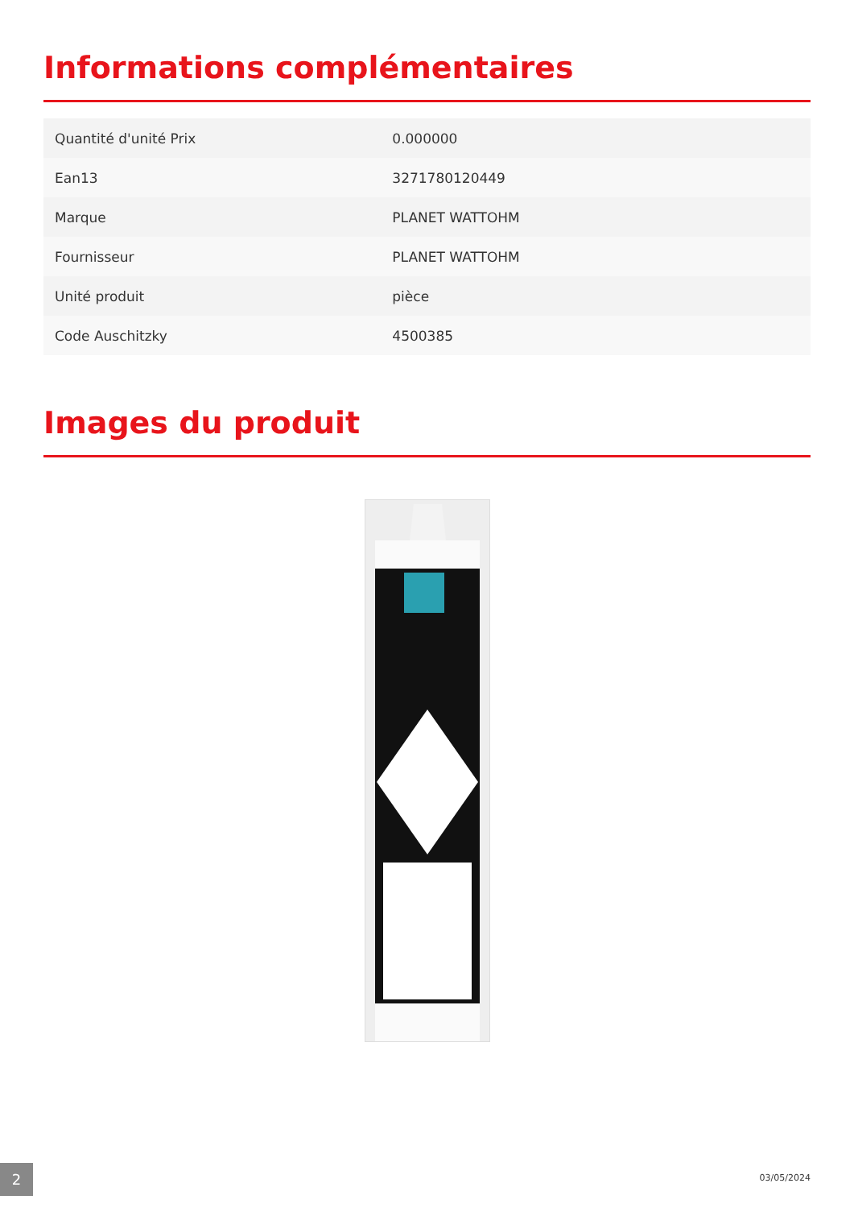Informations complémentaires
| Quantité d'unité Prix | 0.000000 |
| Ean13 | 3271780120449 |
| Marque | PLANET WATTOHM |
| Fournisseur | PLANET WATTOHM |
| Unité produit | pièce |
| Code Auschitzky | 4500385 |
Images du produit
2 03/05/2024